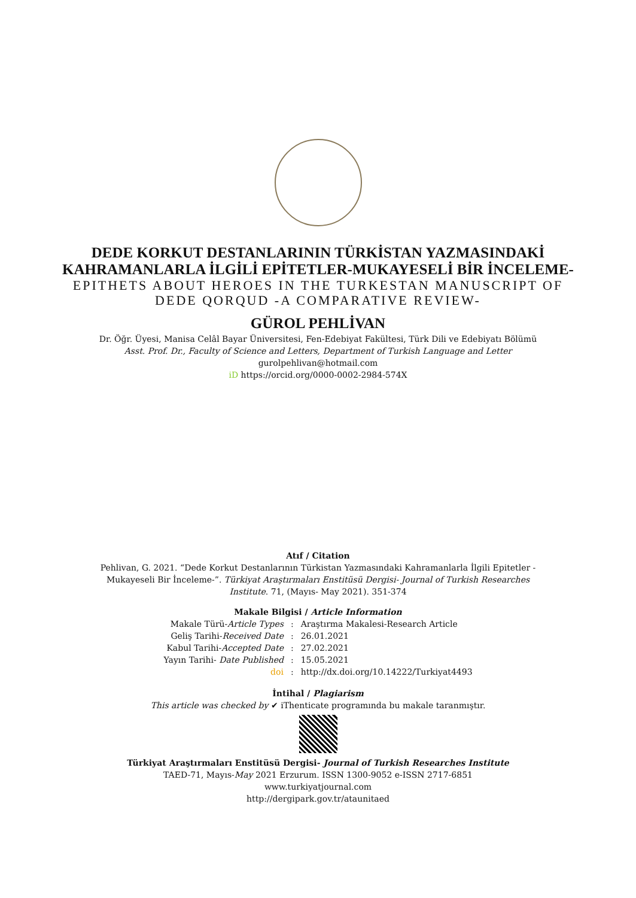DEDE KORKUT DESTANLARININ TÜRKİSTAN YAZMASINDAKİ
KAHRAMANLARLA İLGİLİ EPİTETLER-MUKAYESELİ BİR İNCELEME-
EPITHETS ABOUT HEROES IN THE TURKESTAN MANUSCRIPT OF
DEDE QORQUD -A COMPARATIVE REVIEW-
GÜROL PEHLİVAN
Dr. Öğr. Üyesi, Manisa Celâl Bayar Üniversitesi, Fen-Edebiyat Fakültesi, Türk Dili ve Edebiyatı Bölümü
Asst. Prof. Dr., Faculty of Science and Letters, Department of Turkish Language and Letter
gurolpehlivan@hotmail.com
iD https://orcid.org/0000-0002-2984-574X
Atıf / Citation
Pehlivan, G. 2021. “Dede Korkut Destanlarının Türkistan Yazmasındaki Kahramanlarla İlgili Epitetler -Mukayeseli Bir İnceleme-”. Türkiyat Araştırmaları Enstitüsü Dergisi- Journal of Turkish Researches Institute. 71, (Mayıs- May 2021). 351-374
Makale Bilgisi / Article Information
| Makale Türü- Article Types | : | Araştırma Makalesi-Research Article |
| Geliş Tarihi- Received Date | : | 26.01.2021 |
| Kabul Tarihi- Accepted Date | : | 27.02.2021 |
| Yayın Tarihi- Date Published | : | 15.05.2021 |
| doi | : | http://dx.doi.org/10.14222/Turkiyat4493 |
İntihal / Plagiarism
This article was checked by ✔ iThenticate programında bu makale taranmıştır.
Türkiyat Araştırmaları Enstitüsü Dergisi- Journal of Turkish Researches Institute
TAED-71, Mayıs-May 2021 Erzurum. ISSN 1300-9052 e-ISSN 2717-6851
www.turkiyatjournal.com
http://dergipark.gov.tr/ataunitaed